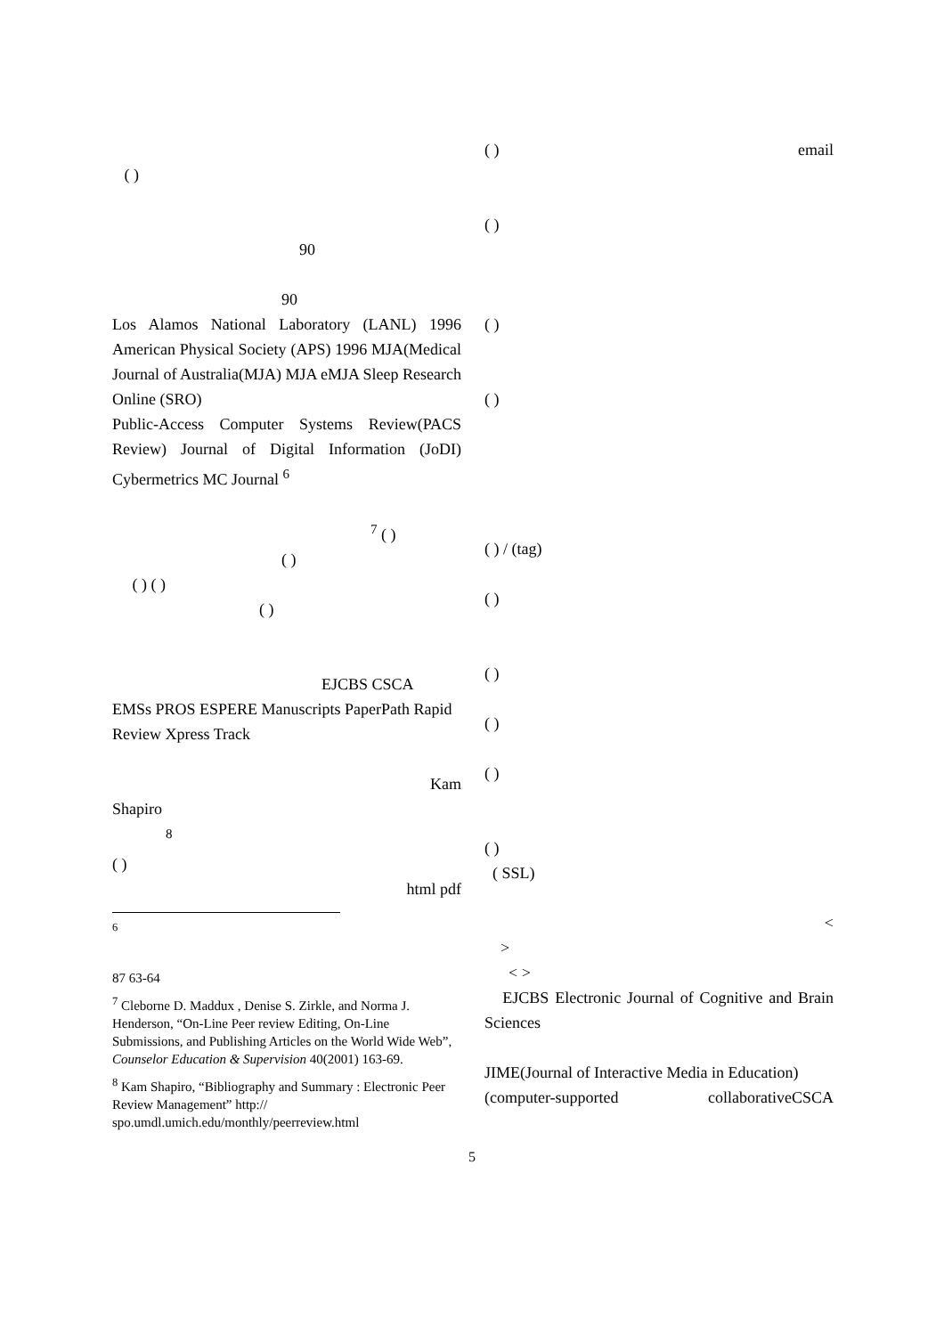( )
90
90
Los Alamos National Laboratory (LANL) 1996 American Physical Society (APS) 1996 MJA(Medical Journal of Australia(MJA) MJA eMJA Sleep Research Online (SRO)
Public-Access Computer Systems Review(PACS Review) Journal of Digital Information (JoDI) Cybermetrics MC Journal <sup>6</sup>
<sup>7</sup> ( )
( )
( ) ( )
( )
EJCBS CSCA
EMSs PROS ESPERE Manuscripts PaperPath Rapid Review Xpress Track
Kam
Shapiro
<sup>8</sup>
( )
html pdf
<sup>6</sup>
87 63-64
<sup>7</sup> Cleborne D. Maddux , Denise S. Zirkle, and Norma J. Henderson, “On-Line Peer review Editing, On-Line Submissions, and Publishing Articles on the World Wide Web”, Counselor Education & Supervision 40(2001) 163-69.
<sup>8</sup> Kam Shapiro, “Bibliography and Summary : Electronic Peer Review Management” http:// spo.umdl.umich.edu/monthly/peerreview.html
( ) email
( )
( )
( )
( ) / (tag)
( )
( )
( )
( )
( )
( SSL)
<
>
< >
EJCBS Electronic Journal of Cognitive and Brain Sciences
JIME(Journal of Interactive Media in Education) CSCA
(computer-supported collaborative
5